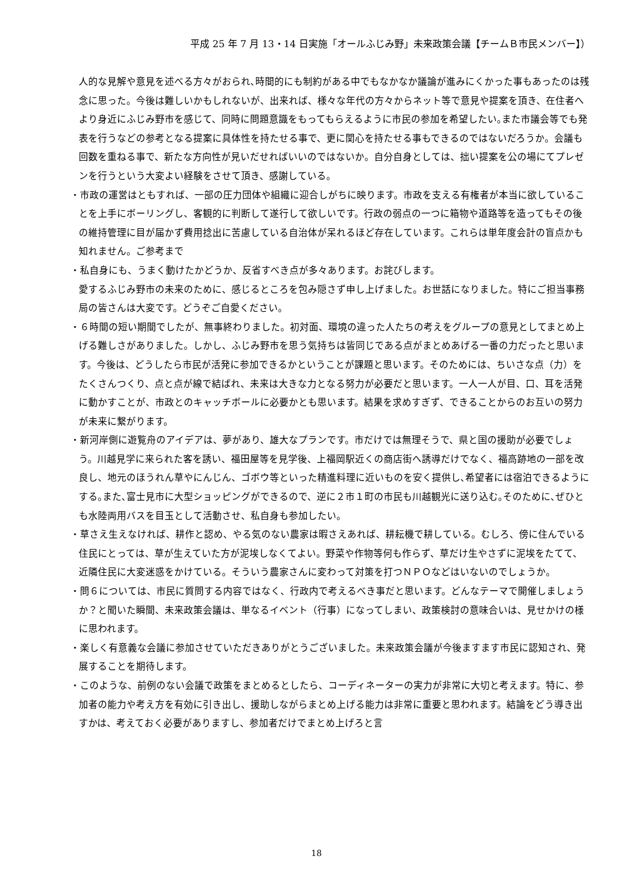平成 25 年 7 月 13・14 日実施「オールふじみ野」未来政策会議【チームＢ市民メンバー】）
人的な見解や意見を述べる方々がおられ､時間的にも制約がある中でもなかなか議論が進みにくかった事もあったのは残念に思った。今後は難しいかもしれないが、出来れば、様々な年代の方々からネット等で意見や提案を頂き、在住者へより身近にふじみ野市を感じて、同時に問題意識をもってもらえるように市民の参加を希望したい｡また市議会等でも発表を行うなどの参考となる提案に具体性を持たせる事で、更に関心を持たせる事もできるのではないだろうか。会議も回数を重ねる事で、新たな方向性が見いだせればいいのではないか。自分自身としては、拙い提案を公の場にてプレゼンを行うという大変よい経験をさせて頂き、感謝している。
・市政の運営はともすれば、一部の圧力団体や組織に迎合しがちに映ります。市政を支える有権者が本当に欲していることを上手にボーリングし、客観的に判断して遂行して欲しいです。行政の弱点の一つに箱物や道路等を造ってもその後の維持管理に目が届かず費用捻出に苦慮している自治体が呆れるほど存在しています。これらは単年度会計の盲点かも知れません。ご参考まで
・私自身にも、うまく動けたかどうか、反省すべき点が多々あります。お詫びします。
愛するふじみ野市の未来のために、感じるところを包み隠さず申し上げました。お世話になりました。特にご担当事務局の皆さんは大変です。どうぞご自愛ください。
・６時間の短い期間でしたが、無事終わりました。初対面、環境の違った人たちの考えをグループの意見としてまとめ上げる難しさがありました。しかし、ふじみ野市を思う気持ちは皆同じである点がまとめあげる一番の力だったと思います。今後は、どうしたら市民が活発に参加できるかということが課題と思います。そのためには、ちいさな点（力）をたくさんつくり、点と点が線で結ばれ、未来は大きな力となる努力が必要だと思います。一人一人が目、口、耳を活発に動かすことが、市政とのキャッチボールに必要かとも思います。結果を求めすぎず、できることからのお互いの努力が未来に繋がります。
・新河岸側に遊覧舟のアイデアは、夢があり、雄大なプランです。市だけでは無理そうで、県と国の援助が必要でしょう。川越見学に来られた客を誘い、福田屋等を見学後、上福岡駅近くの商店街へ誘導だけでなく、福高跡地の一部を改良し、地元のほうれん草やにんじん、ゴボウ等といった精進料理に近いものを安く提供し､希望者には宿泊できるようにする｡また､富士見市に大型ショッピングができるので、逆に２市１町の市民も川越観光に送り込む｡そのために､ぜひとも水陸両用バスを目玉として活動させ、私自身も参加したい。
・草さえ生えなければ、耕作と認め、やる気のない農家は暇さえあれば、耕耘機で耕している。むしろ、傍に住んでいる住民にとっては、草が生えていた方が泥埃しなくてよい。野菜や作物等何も作らず、草だけ生やさずに泥埃をたてて、近隣住民に大変迷惑をかけている。そういう農家さんに変わって対策を打つＮＰＯなどはいないのでしょうか。
・問６については、市民に質問する内容ではなく、行政内で考えるべき事だと思います。どんなテーマで開催しましょうか？と聞いた瞬間、未来政策会議は、単なるイベント（行事）になってしまい、政策検討の意味合いは、見せかけの様に思われます。
・楽しく有意義な会議に参加させていただきありがとうございました。未来政策会議が今後ますます市民に認知され、発展することを期待します。
・このような、前例のない会議で政策をまとめるとしたら、コーディネーターの実力が非常に大切と考えます。特に、参加者の能力や考え方を有効に引き出し、援助しながらまとめ上げる能力は非常に重要と思われます。結論をどう導き出すかは、考えておく必要がありますし、参加者だけでまとめ上げろと言
18